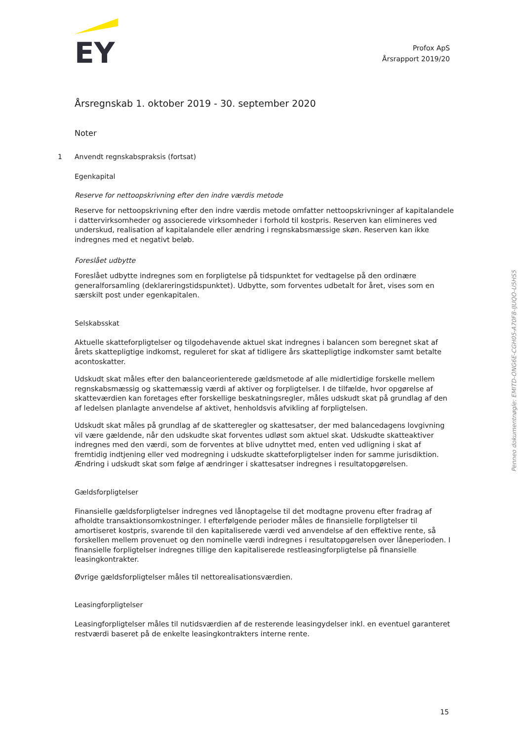EY
Profox ApS
Årsrapport 2019/20
Årsregnskab 1. oktober 2019 - 30. september 2020
Noter
1 Anvendt regnskabspraksis (fortsat)
Egenkapital
Reserve for nettoopskrivning efter den indre værdis metode
Reserve for nettoopskrivning efter den indre værdis metode omfatter nettoopskrivninger af kapitalandele i dattervirksomheder og associerede virksomheder i forhold til kostpris. Reserven kan elimineres ved underskud, realisation af kapitalandele eller ændring i regnskabsmæssige skøn. Reserven kan ikke indregnes med et negativt beløb.
Foreslået udbytte
Foreslået udbytte indregnes som en forpligtelse på tidspunktet for vedtagelse på den ordinære generalforsamling (deklareringstidspunktet). Udbytte, som forventes udbetalt for året, vises som en særskilt post under egenkapitalen.
Selskabsskat
Aktuelle skatteforpligtelser og tilgodehavende aktuel skat indregnes i balancen som beregnet skat af årets skattepligtige indkomst, reguleret for skat af tidligere års skattepligtige indkomster samt betalte acontoskatter.
Udskudt skat måles efter den balanceorienterede gældsmetode af alle midlertidige forskelle mellem regnskabsmæssig og skattemæssig værdi af aktiver og forpligtelser. I de tilfælde, hvor opgørelse af skatteværdien kan foretages efter forskellige beskatningsregler, måles udskudt skat på grundlag af den af ledelsen planlagte anvendelse af aktivet, henholdsvis afvikling af forpligtelsen.
Udskudt skat måles på grundlag af de skatteregler og skattesatser, der med balancedagens lovgivning vil være gældende, når den udskudte skat forventes udløst som aktuel skat. Udskudte skatteaktiver indregnes med den værdi, som de forventes at blive udnyttet med, enten ved udligning i skat af fremtidig indtjening eller ved modregning i udskudte skatteforpligtelser inden for samme jurisdiktion. Ændring i udskudt skat som følge af ændringer i skattesatser indregnes i resultatopgørelsen.
Gældsforpligtelser
Finansielle gældsforpligtelser indregnes ved lånoptagelse til det modtagne provenu efter fradrag af afholdte transaktionsomkostninger. I efterfølgende perioder måles de finansielle forpligtelser til amortiseret kostpris, svarende til den kapitaliserede værdi ved anvendelse af den effektive rente, så forskellen mellem provenuet og den nominelle værdi indregnes i resultatopgørelsen over låneperioden. I finansielle forpligtelser indregnes tillige den kapitaliserede restleasingforpligtelse på finansielle leasingkontrakter.
Øvrige gældsforpligtelser måles til nettorealisationsværdien.
Leasingforpligtelser
Leasingforpligtelser måles til nutidsværdien af de resterende leasingydelser inkl. en eventuel garanteret restværdi baseret på de enkelte leasingkontrakters interne rente.
Penneo dokumentnøgle: EMITD-ONG6E-CGH05-A70F8-IJUQO-U5HS5
15